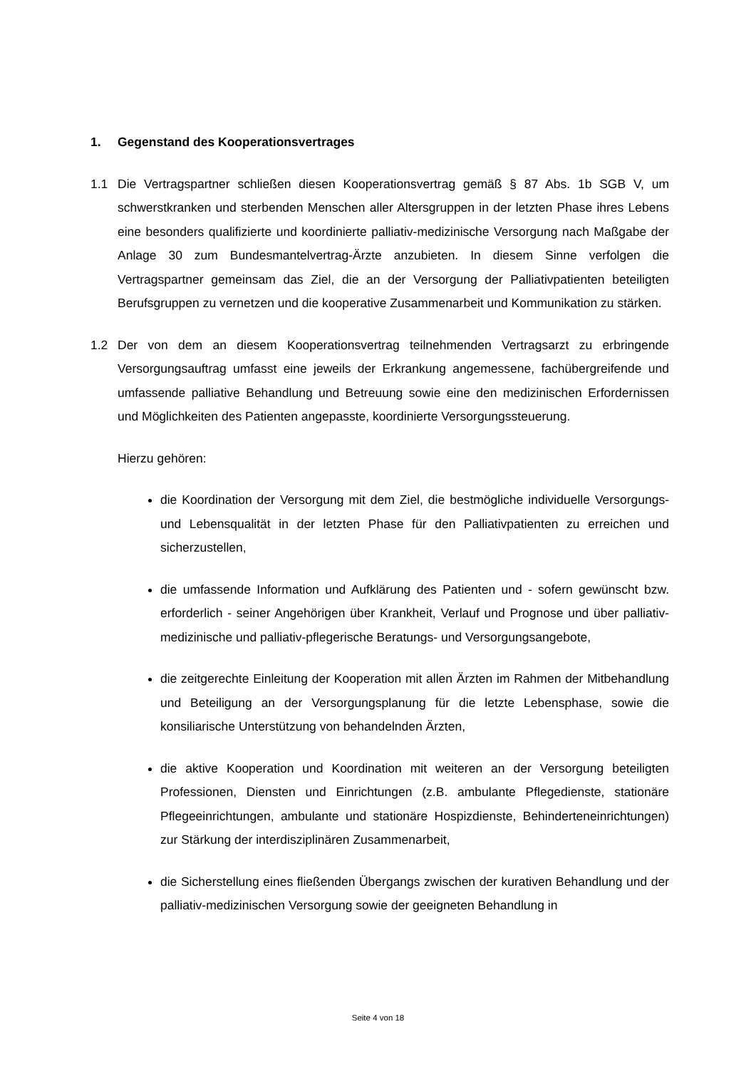1. Gegenstand des Kooperationsvertrages
1.1 Die Vertragspartner schließen diesen Kooperationsvertrag gemäß § 87 Abs. 1b SGB V, um schwerstkranken und sterbenden Menschen aller Altersgruppen in der letzten Phase ihres Lebens eine besonders qualifizierte und koordinierte palliativ-medizinische Versorgung nach Maßgabe der Anlage 30 zum Bundesmantelvertrag-Ärzte anzubieten. In diesem Sinne verfolgen die Vertragspartner gemeinsam das Ziel, die an der Versorgung der Palliativpatienten beteiligten Berufsgruppen zu vernetzen und die kooperative Zusammenarbeit und Kommunikation zu stärken.
1.2 Der von dem an diesem Kooperationsvertrag teilnehmenden Vertragsarzt zu erbringende Versorgungsauftrag umfasst eine jeweils der Erkrankung angemessene, fachübergreifende und umfassende palliative Behandlung und Betreuung sowie eine den medizinischen Erfordernissen und Möglichkeiten des Patienten angepasste, koordinierte Versorgungssteuerung.
Hierzu gehören:
die Koordination der Versorgung mit dem Ziel, die bestmögliche individuelle Versorgungs- und Lebensqualität in der letzten Phase für den Palliativpatienten zu erreichen und sicherzustellen,
die umfassende Information und Aufklärung des Patienten und - sofern gewünscht bzw. erforderlich - seiner Angehörigen über Krankheit, Verlauf und Prognose und über palliativ-medizinische und palliativ-pflegerische Beratungs- und Versorgungsangebote,
die zeitgerechte Einleitung der Kooperation mit allen Ärzten im Rahmen der Mitbehandlung und Beteiligung an der Versorgungsplanung für die letzte Lebensphase, sowie die konsiliarische Unterstützung von behandelnden Ärzten,
die aktive Kooperation und Koordination mit weiteren an der Versorgung beteiligten Professionen, Diensten und Einrichtungen (z.B. ambulante Pflegedienste, stationäre Pflegeeinrichtungen, ambulante und stationäre Hospizdienste, Behinderteneinrichtungen) zur Stärkung der interdisziplinären Zusammenarbeit,
die Sicherstellung eines fließenden Übergangs zwischen der kurativen Behandlung und der palliativ-medizinischen Versorgung sowie der geeigneten Behandlung in
Seite 4 von 18